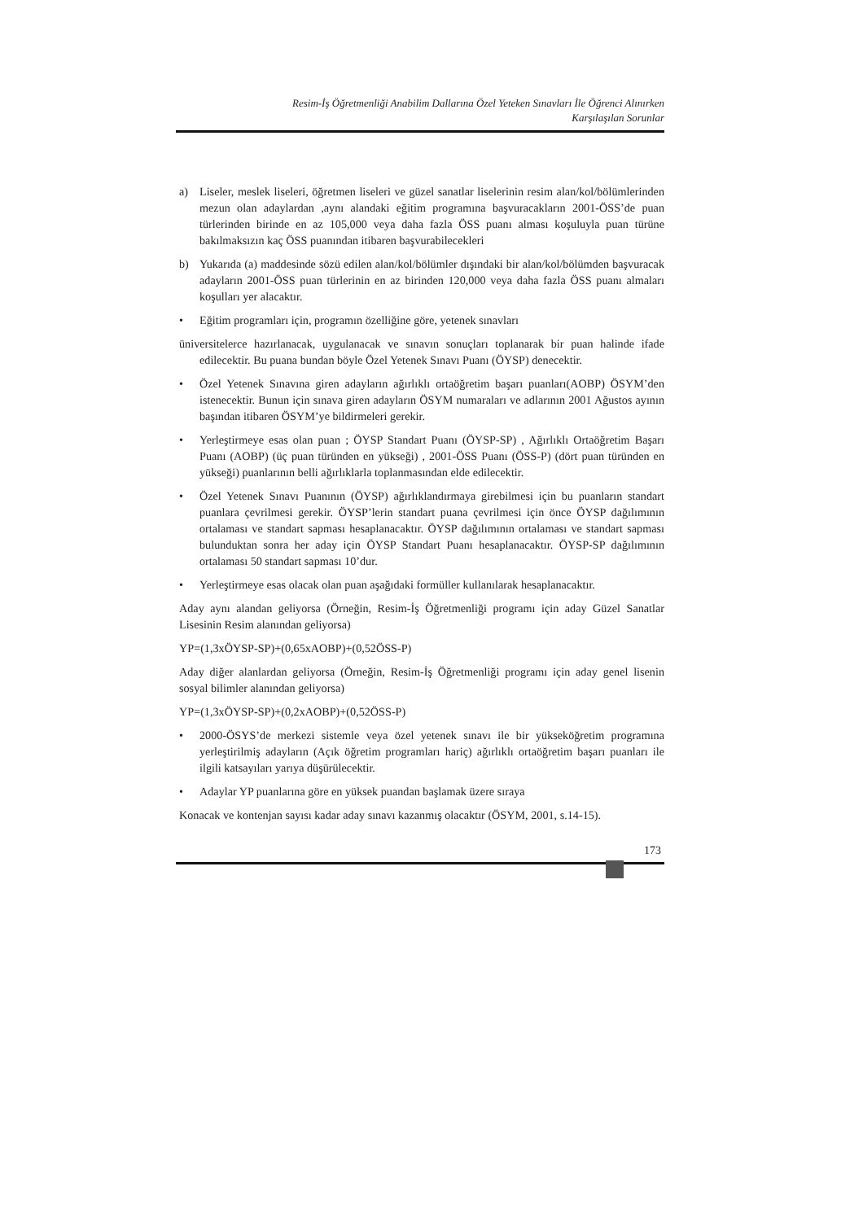Resim-İş Öğretmenliği Anabilim Dallarına Özel Yeteken Sınavları İle Öğrenci Alınırken
Karşılaşılan Sorunlar
a) Liseler, meslek liseleri, öğretmen liseleri ve güzel sanatlar liselerinin resim alan/kol/bölümlerinden mezun olan adaylardan ,aynı alandaki eğitim programına başvuracakların 2001-ÖSS’de puan türlerinden birinde en az 105,000 veya daha fazla ÖSS puanı alması koşuluyla puan türüne bakılmaksızın kaç ÖSS puanından itibaren başvurabilecekleri
b) Yukarıda (a) maddesinde sözü edilen alan/kol/bölümler dışındaki bir alan/kol/bölümden başvuracak adayların 2001-ÖSS puan türlerinin en az birinden 120,000 veya daha fazla ÖSS puanı almaları koşulları yer alacaktır.
• Eğitim programları için, programın özelliğine göre, yetenek sınavları
üniversitelerce hazırlanacak, uygulanacak ve sınavın sonuçları toplanarak bir puan halinde ifade edilecektir. Bu puana bundan böyle Özel Yetenek Sınavı Puanı (ÖYSP) denecektir.
• Özel Yetenek Sınavına giren adayların ağırlıklı ortaöğretim başarı puanları(AOBP) ÖSYM’den istenecektir. Bunun için sınava giren adayların ÖSYM numaraları ve adlarının 2001 Ağustos ayının başından itibaren ÖSYM’ye bildirmeleri gerekir.
• Yerleştirmeye esas olan puan ; ÖYSP Standart Puanı (ÖYSP-SP) , Ağırlıklı Ortaöğretim Başarı Puanı (AOBP) (üç puan türünden en yükseği) , 2001-ÖSS Puanı (ÖSS-P) (dört puan türünden en yükseği) puanlarının belli ağırlıklarla toplanmasından elde edilecektir.
• Özel Yetenek Sınavı Puanının (ÖYSP) ağırlıklandırmaya girebilmesi için bu puanların standart puanlara çevrilmesi gerekir. ÖYSP’lerin standart puana çevrilmesi için önce ÖYSP dağılımının ortalaması ve standart sapması hesaplanacaktır. ÖYSP dağılımının ortalaması ve standart sapması bulunduktan sonra her aday için ÖYSP Standart Puanı hesaplanacaktır. ÖYSP-SP dağılımının ortalaması 50 standart sapması 10’dur.
• Yerleştirmeye esas olacak olan puan aşağıdaki formüller kullanılarak hesaplanacaktır.
Aday aynı alandan geliyorsa (Örneğin, Resim-İş Öğretmenliği programı için aday Güzel Sanatlar Lisesinin Resim alanından geliyorsa)
YP=(1,3xÖYSP-SP)+(0,65xAOBP)+(0,52ÖSS-P)
Aday diğer alanlardan geliyorsa (Örneğin, Resim-İş Öğretmenliği programı için aday genel lisenin sosyal bilimler alanından geliyorsa)
YP=(1,3xÖYSP-SP)+(0,2xAOBP)+(0,52ÖSS-P)
• 2000-ÖSYS’de merkezi sistemle veya özel yetenek sınavı ile bir yükseköğretim programına yerleştirilmiş adayların (Açık öğretim programları hariç) ağırlıklı ortaöğretim başarı puanları ile ilgili katsayıları yarıya düşürülecektir.
• Adaylar YP puanlarına göre en yüksek puandan başlamak üzere sıraya
Konacak ve kontenjan sayısı kadar aday sınavı kazanmış olacaktır (ÖSYM, 2001, s.14-15).
173